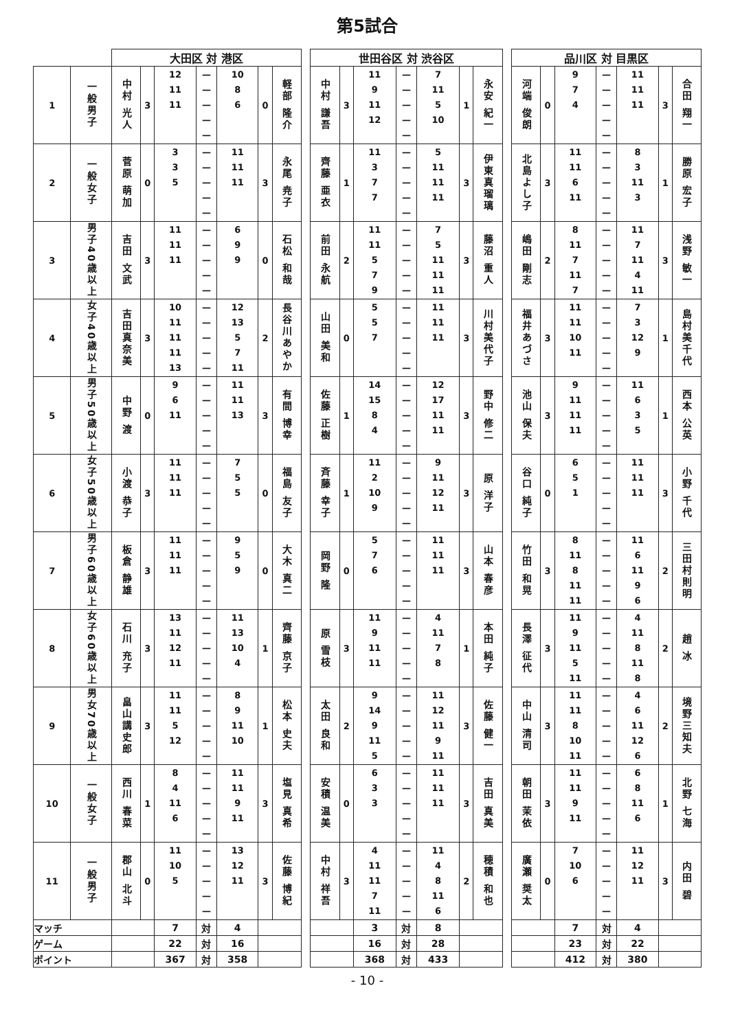第5試合
| | | 大田区 対 港区 | | | | | | | | 世田谷区 対 渋谷区 | | | | | | | | 品川区 対 目黒区 | | | | | | |
| 1 | 一般男子 | 中村 光人 | 3 | 12 11 11 | — — — — — | 10 8 6 | 0 | 軽部 隆介 | | 中村 謙吾 | 3 | 11 9 11 12 | — — — — — | 7 11 5 10 | 1 | 永安 紀一 | | 河端 俊朗 | 0 | 9 7 4 | — — — — — | 11 11 11 | 3 | 合田 翔一 |
| 2 | 一般女子 | 菅原 萌加 | 0 | 3 3 5 | — — — — — | 11 11 11 | 3 | 永尾 尭子 | | 齊藤 亜衣 | 1 | 11 3 7 7 | — — — — — | 5 11 11 11 | 3 | 伊東真瑠璃 | | 北島よし子 | 3 | 11 11 6 11 | — — — — — | 8 3 11 3 | 1 | 勝原 宏子 |
| 3 | 男子40歳以上 | 吉田 文武 | 3 | 11 11 11 | — — — — — | 6 9 9 | 0 | 石松 和哉 | | 前田 永航 | 2 | 11 11 5 7 9 | — — — — — | 7 5 11 11 11 | 3 | 藤沼 重人 | | 嶋田 剛志 | 2 | 8 11 7 11 7 | — — — — — | 11 7 11 4 11 | 3 | 浅野 敏一 |
| 4 | 女子40歳以上 | 吉田真奈美 | 3 | 10 11 11 11 13 | — — — — — | 12 13 5 7 11 | 2 | 長谷川あやか | | 山田 美和 | 0 | 5 5 7 | — — — — — | 11 11 11 | 3 | 川村美代子 | | 福井あづさ | 3 | 11 11 10 11 | — — — — — | 7 3 12 9 | 1 | 島村美千代 |
| 5 | 男子50歳以上 | 中野 渡 | 0 | 9 6 11 | — — — — — | 11 11 13 | 3 | 有間 博幸 | | 佐藤 正樹 | 1 | 14 15 8 4 | — — — — — | 12 17 11 11 | 3 | 野中 修二 | | 池山 保夫 | 3 | 9 11 11 11 | — — — — — | 11 6 3 5 | 1 | 西本 公英 |
| 6 | 女子50歳以上 | 小渡 恭子 | 3 | 11 11 11 | — — — — — | 7 5 5 | 0 | 福島 友子 | | 斉藤 幸子 | 1 | 11 2 10 9 | — — — — — | 9 11 12 11 | 3 | 原 洋子 | | 谷口 純子 | 0 | 6 5 1 | — — — — — | 11 11 11 | 3 | 小野 千代 |
| 7 | 男子60歳以上 | 板倉 静雄 | 3 | 11 11 11 | — — — — — | 9 5 9 | 0 | 大木 真二 | | 岡野 隆 | 0 | 5 7 6 | — — — — — | 11 11 11 | 3 | 山本 春彦 | | 竹田 和晃 | 3 | 8 11 8 11 11 | — — — — — | 11 6 11 9 6 | 2 | 三田村則明 |
| 8 | 女子60歳以上 | 石川 充子 | 3 | 13 11 12 11 | — — — — — | 11 13 10 4 | 1 | 齊藤 京子 | | 原 雪枝 | 3 | 11 9 11 11 | — — — — — | 4 11 7 8 | 1 | 本田 純子 | | 長澤 征代 | 3 | 11 9 11 5 11 | — — — — — | 4 11 8 11 8 | 2 | 趙 冰 |
| 9 | 男女70歳以上 | 畠山講史郎 | 3 | 11 11 5 12 | — — — — — | 8 9 11 10 | 1 | 松本 史夫 | | 太田 良和 | 2 | 9 14 9 11 5 | — — — — — | 11 12 11 9 11 | 3 | 佐藤 健一 | | 中山 清司 | 3 | 11 11 8 10 11 | — — — — — | 4 6 11 12 6 | 2 | 境野三知夫 |
| 10 | 一般女子 | 西川 春菜 | 1 | 8 4 11 6 | — — — — — | 11 11 9 11 | 3 | 塩見 真希 | | 安積 温美 | 0 | 6 3 3 | — — — — — | 11 11 11 | 3 | 吉田 真美 | | 朝田 茉依 | 3 | 11 11 9 11 | — — — — — | 6 8 11 6 | 1 | 北野 七海 |
| 11 | 一般男子 | 郡山 北斗 | 0 | 11 10 5 | — — — — — | 13 12 11 | 3 | 佐藤 博紀 | | 中村 祥吾 | 3 | 4 11 11 7 11 | — — — — — | 11 4 8 11 6 | 2 | 穂積 和也 | | 廣瀬 奨太 | 0 | 7 10 6 | — — — — — | 11 12 11 | 3 | 内田 碧 |
| マッチ | | | | 7 | 対 | 4 | | | | | | 3 | 対 | 8 | | | | | | 7 | 対 | 4 | | |
| ゲーム | | | | 22 | 対 | 16 | | | | | | 16 | 対 | 28 | | | | | | 23 | 対 | 22 | | |
| ポイント | | | | 367 | 対 | 358 | | | | | | 368 | 対 | 433 | | | | | | 412 | 対 | 380 | | |
- 10 -